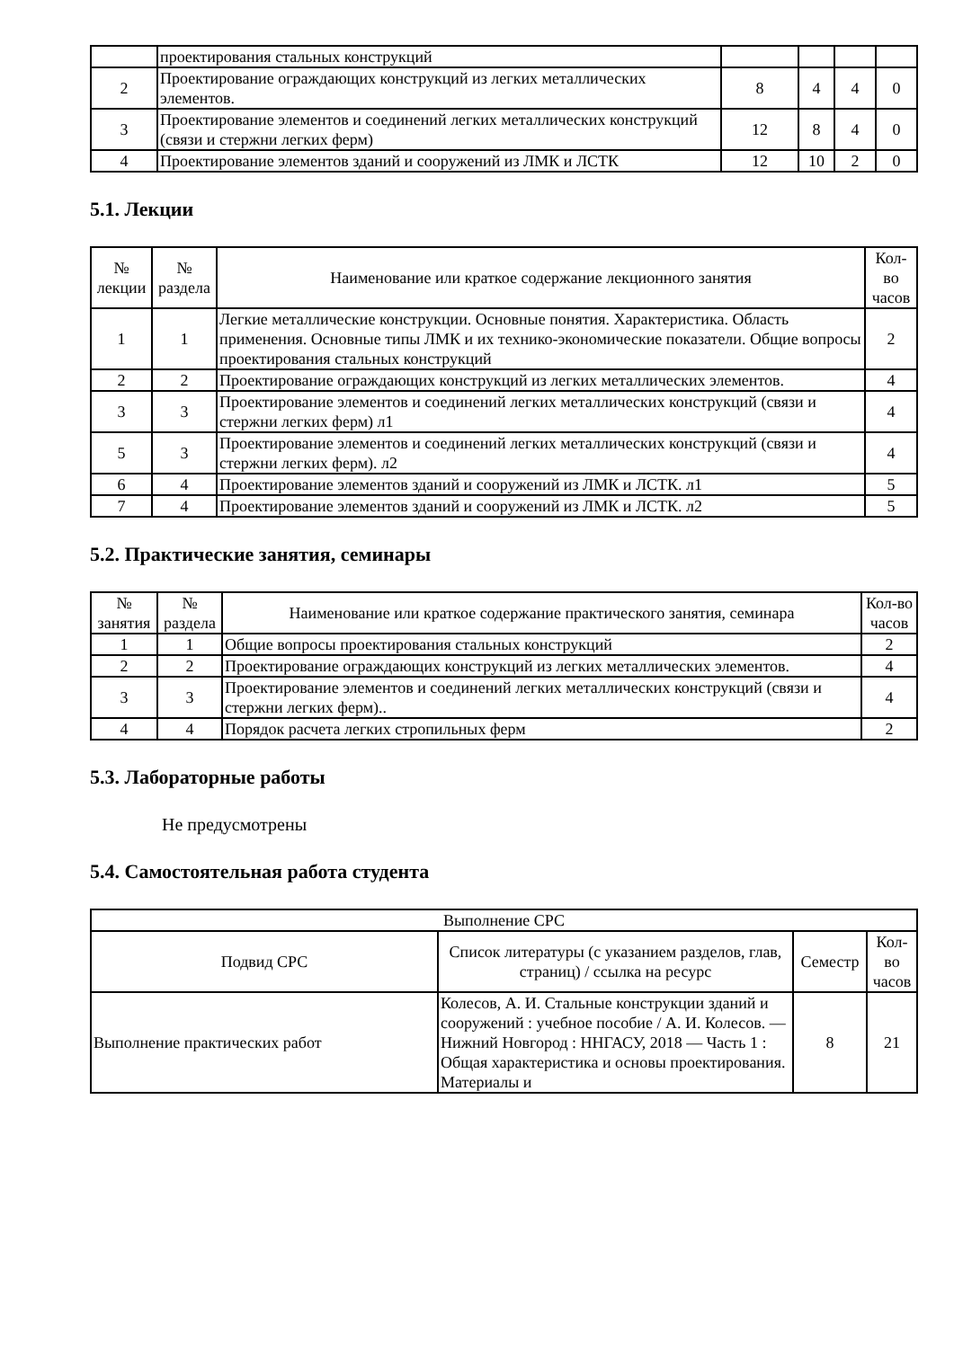| | проектирования стальных конструкций | | | | |
| 2 | Проектирование ограждающих конструкций из легких металлических элементов. | 8 | 4 | 4 | 0 |
| 3 | Проектирование элементов и соединений легких металлических конструкций (связи и стержни легких ферм) | 12 | 8 | 4 | 0 |
| 4 | Проектирование элементов зданий и сооружений из ЛМК и ЛСТК | 12 | 10 | 2 | 0 |
5.1. Лекции
| № лекции | № раздела | Наименование или краткое содержание лекционного занятия | Кол-во часов |
| --- | --- | --- | --- |
| 1 | 1 | Легкие металлические конструкции. Основные понятия. Характеристика. Область применения. Основные типы ЛМК и их технико-экономические показатели. Общие вопросы проектирования стальных конструкций | 2 |
| 2 | 2 | Проектирование ограждающих конструкций из легких металлических элементов. | 4 |
| 3 | 3 | Проектирование элементов и соединений легких металлических конструкций (связи и стержни легких ферм) л1 | 4 |
| 5 | 3 | Проектирование элементов и соединений легких металлических конструкций (связи и стержни легких ферм). л2 | 4 |
| 6 | 4 | Проектирование элементов зданий и сооружений из ЛМК и ЛСТК. л1 | 5 |
| 7 | 4 | Проектирование элементов зданий и сооружений из ЛМК и ЛСТК. л2 | 5 |
5.2. Практические занятия, семинары
| № занятия | № раздела | Наименование или краткое содержание практического занятия, семинара | Кол-во часов |
| --- | --- | --- | --- |
| 1 | 1 | Общие вопросы проектирования стальных конструкций | 2 |
| 2 | 2 | Проектирование ограждающих конструкций из легких металлических элементов. | 4 |
| 3 | 3 | Проектирование элементов и соединений легких металлических конструкций (связи и стержни легких ферм).. | 4 |
| 4 | 4 | Порядок расчета легких стропильных ферм | 2 |
5.3. Лабораторные работы
Не предусмотрены
5.4. Самостоятельная работа студента
| Выполнение СРС | | | |
| --- | --- | --- | --- |
| Подвид СРС | Список литературы (с указанием разделов, глав, страниц) / ссылка на ресурс | Семестр | Кол-во часов |
| Выполнение практических работ | Колесов, А. И. Стальные конструкции зданий и сооружений : учебное пособие / А. И. Колесов. — Нижний Новгород : ННГАСУ, 2018 — Часть 1 : Общая характеристика и основы проектирования. Материалы и | 8 | 21 |